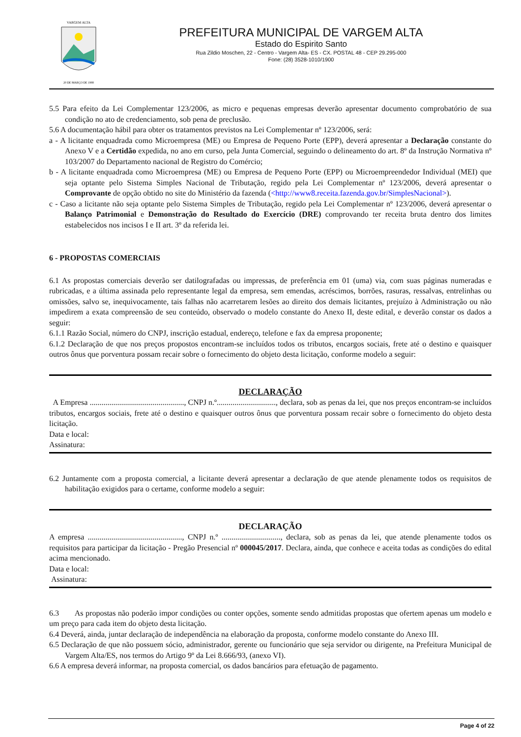VARGEM ALTA
20 DE MARÇO DE 1988
PREFEITURA MUNICIPAL DE VARGEM ALTA
Estado do Espirito Santo
Rua Zildio Moschen, 22 - Centro - Vargem Alta- ES - CX. POSTAL 48 - CEP 29.295-000
Fone: (28) 3528-1010/1900
5.5 Para efeito da Lei Complementar 123/2006, as micro e pequenas empresas deverão apresentar documento comprobatório de sua condição no ato de credenciamento, sob pena de preclusão.
5.6 A documentação hábil para obter os tratamentos previstos na Lei Complementar nº 123/2006, será:
a - A licitante enquadrada como Microempresa (ME) ou Empresa de Pequeno Porte (EPP), deverá apresentar a Declaração constante do Anexo V e a Certidão expedida, no ano em curso, pela Junta Comercial, seguindo o delineamento do art. 8º da Instrução Normativa nº 103/2007 do Departamento nacional de Registro do Comércio;
b - A licitante enquadrada como Microempresa (ME) ou Empresa de Pequeno Porte (EPP) ou Microempreendedor Individual (MEI) que seja optante pelo Sistema Simples Nacional de Tributação, regido pela Lei Complementar nº 123/2006, deverá apresentar o Comprovante de opção obtido no site do Ministério da fazenda (<http://www8.receita.fazenda.gov.br/SimplesNacional>).
c - Caso a licitante não seja optante pelo Sistema Simples de Tributação, regido pela Lei Complementar nº 123/2006, deverá apresentar o Balanço Patrimonial e Demonstração do Resultado do Exercício (DRE) comprovando ter receita bruta dentro dos limites estabelecidos nos incisos I e II art. 3º da referida lei.
6 - PROPOSTAS COMERCIAIS
6.1 As propostas comerciais deverão ser datilografadas ou impressas, de preferência em 01 (uma) via, com suas páginas numeradas e rubricadas, e a última assinada pelo representante legal da empresa, sem emendas, acréscimos, borrões, rasuras, ressalvas, entrelinhas ou omissões, salvo se, inequivocamente, tais falhas não acarretarem lesões ao direito dos demais licitantes, prejuízo à Administração ou não impedirem a exata compreensão de seu conteúdo, observado o modelo constante do Anexo II, deste edital, e deverão constar os dados a seguir:
6.1.1 Razão Social, número do CNPJ, inscrição estadual, endereço, telefone e fax da empresa proponente;
6.1.2 Declaração de que nos preços propostos encontram-se incluídos todos os tributos, encargos sociais, frete até o destino e quaisquer outros ônus que porventura possam recair sobre o fornecimento do objeto desta licitação, conforme modelo a seguir:
DECLARAÇÃO
A Empresa ................................................, CNPJ n.º.............................., declara, sob as penas da lei, que nos preços encontram-se incluídos tributos, encargos sociais, frete até o destino e quaisquer outros ônus que porventura possam recair sobre o fornecimento do objeto desta licitação.
Data e local:
Assinatura:
6.2 Juntamente com a proposta comercial, a licitante deverá apresentar a declaração de que atende plenamente todos os requisitos de habilitação exigidos para o certame, conforme modelo a seguir:
DECLARAÇÃO
A empresa ................................................, CNPJ n.º .............................., declara, sob as penas da lei, que atende plenamente todos os requisitos para participar da licitação - Pregão Presencial nº 000045/2017. Declara, ainda, que conhece e aceita todas as condições do edital acima mencionado.
Data e local:
Assinatura:
6.3 As propostas não poderão impor condições ou conter opções, somente sendo admitidas propostas que ofertem apenas um modelo e um preço para cada item do objeto desta licitação.
6.4 Deverá, ainda, juntar declaração de independência na elaboração da proposta, conforme modelo constante do Anexo III.
6.5 Declaração de que não possuem sócio, administrador, gerente ou funcionário que seja servidor ou dirigente, na Prefeitura Municipal de Vargem Alta/ES, nos termos do Artigo 9º da Lei 8.666/93, (anexo VI).
6.6 A empresa deverá informar, na proposta comercial, os dados bancários para efetuação de pagamento.
Page 4 of 22